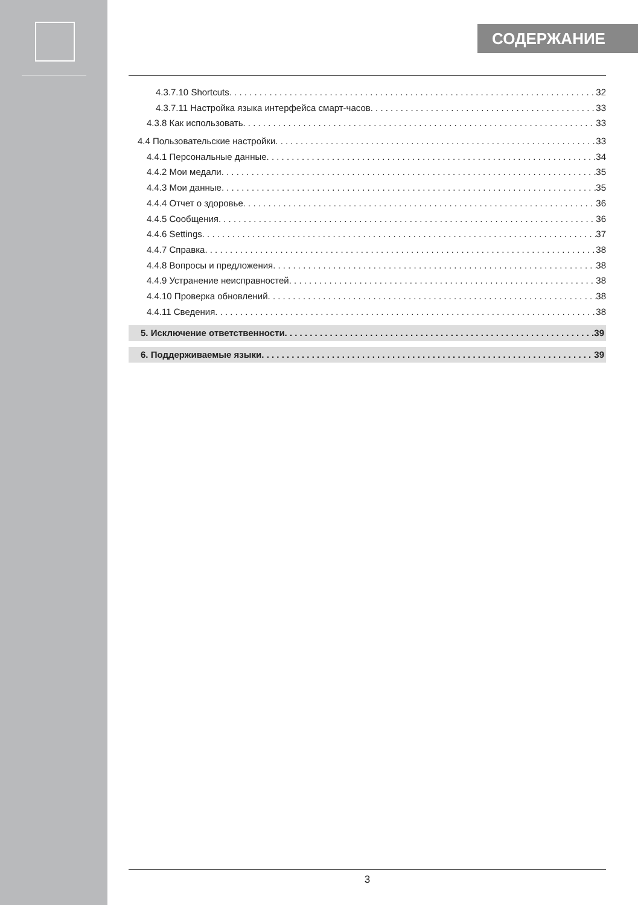СОДЕРЖАНИЕ
4.3.7.10 Shortcuts 32
4.3.7.11 Настройка языка интерфейса смарт-часов 33
4.3.8 Как использовать 33
4.4 Пользовательские настройки 33
4.4.1 Персональные данные 34
4.4.2 Мои медали 35
4.4.3 Мои данные 35
4.4.4 Отчет о здоровье 36
4.4.5 Сообщения 36
4.4.6 Settings 37
4.4.7 Справка 38
4.4.8 Вопросы и предложения 38
4.4.9 Устранение неисправностей 38
4.4.10 Проверка обновлений 38
4.4.11 Сведения 38
5. Исключение ответственности 39
6. Поддерживаемые языки 39
3